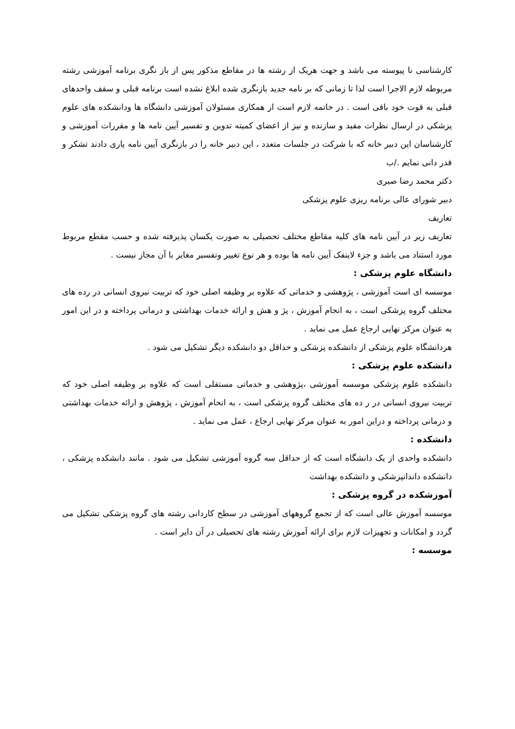کارشناسی نا پیوسته می باشد و جهت هریک از رشته ها در مقاطع مذکور پس از باز نگری برنامه آموزشی رشته مربوطه لازم الاجرا است لذا تا زمانی که بر نامه جدید بازنگری شده ابلاغ نشده است برنامه قبلی و سقف واحدهای قبلی به قوت خود باقی است . در خاتمه لازم است از همکاری مسئولان آموزشی دانشگاه ها ودانشکده های علوم پزشکی در ارسال نظرات مفید و سازنده و نیز از اعضای کمیته تدوین و تفسیر آیین نامه ها و مقررات آموزشی و کارشناسان این دبیر خانه که با شرکت در جلسات متعدد ، این دبیر خانه را در بازنگری آیین نامه یاری دادند تشکر و قدر دانی نمایم ./ب
دکتر محمد رضا صبری
دبیر شورای عالی برنامه ریزی علوم پزشکی
تعاریف
تعاریف زیر در آیین نامه های کلیه مقاطع مختلف تحصیلی به صورت یکسان پذیرفته شده و حسب مقطع مربوط مورد استناد می باشد و جزء لاینفک آیین نامه ها بوده و هر نوع تغییر وتفسیر مغایر با آن مجاز نیست .
دانشگاه علوم پزشکی :
موسسه ای است آموزشی ، پژوهشی و خدماتی که علاوه بر وظیفه اصلی خود که تربیت نیروی انسانی در رده های مختلف گروه پزشکی است ، به انجام آموزش ، پژ و هش و ارائه خدمات بهداشتی و درمانی پرداخته و در این امور به عنوان مرکز نهایی ارجاع عمل می نماید .
هردانشگاه علوم پزشکی از دانشکده پزشکی و حداقل دو دانشکده دیگر تشکیل می شود .
دانشکده علوم پزشکی :
دانشکده علوم پزشکی موسسه آموزشی ،پژوهشی و خدماتی مستقلی است که علاوه بر وظیفه اصلی خود که تربیت نیروی انسانی در ر ده های مختلف گروه پزشکی است ، به انحام آموزش ، پژوهش و ارائه خدمات بهداشتی و درمانی پرداخته و دراین امور به عنوان مرکز نهایی ارجاع ، عمل می نماید .
دانشکده :
دانشکده واحدی از یک دانشگاه است که از حداقل سه گروه آموزشی تشکیل می شود . مانند دانشکده پزشکی ، دانشکده داندانپزشکی و دانشکده بهداشت
آموزشکده در گروه پزشکی :
موسسه آموزش عالی است که از تجمع گروههای آموزشی در سطح کاردانی رشته های گروه پزشکی تشکیل می گردد و امکانات و تجهیزات لازم برای ارائه آموزش رشته های تحصیلی در آن دایر است .
موسسه :